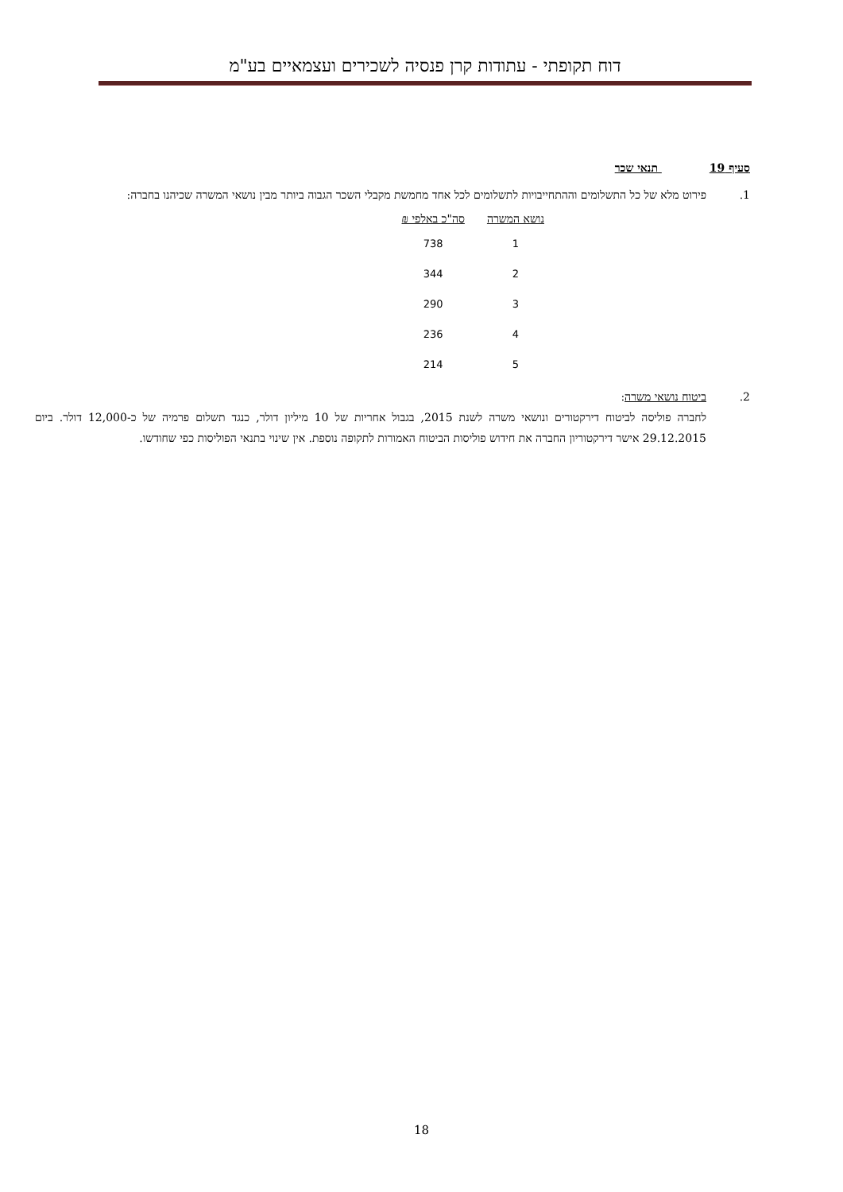דוח תקופתי - עתודות קרן פנסיה לשכירים ועצמאיים בע"מ
סעיף 19 תנאי שכר
1. פירוט מלא של כל התשלומים וההתחייבויות לתשלומים לכל אחד מחמשת מקבלי השכר הגבוה ביותר מבין נושאי המשרה שכיהנו בחברה:
| נושא המשרה | סה"כ באלפי ₪ |
| --- | --- |
| 1 | 738 |
| 2 | 344 |
| 3 | 290 |
| 4 | 236 |
| 5 | 214 |
2. ביטוח נושאי משרה:
לחברה פוליסה לביטוח דירקטורים ונושאי משרה לשנת 2015, בגבול אחריות של 10 מיליון דולר, כנגד תשלום פרמיה של כ-12,000 דולר. ביום 29.12.2015 אישר דירקטוריון החברה את חידוש פוליסות הביטוח האמורות לתקופה נוספת. אין שינוי בתנאי הפוליסות כפי שחודשו.
18